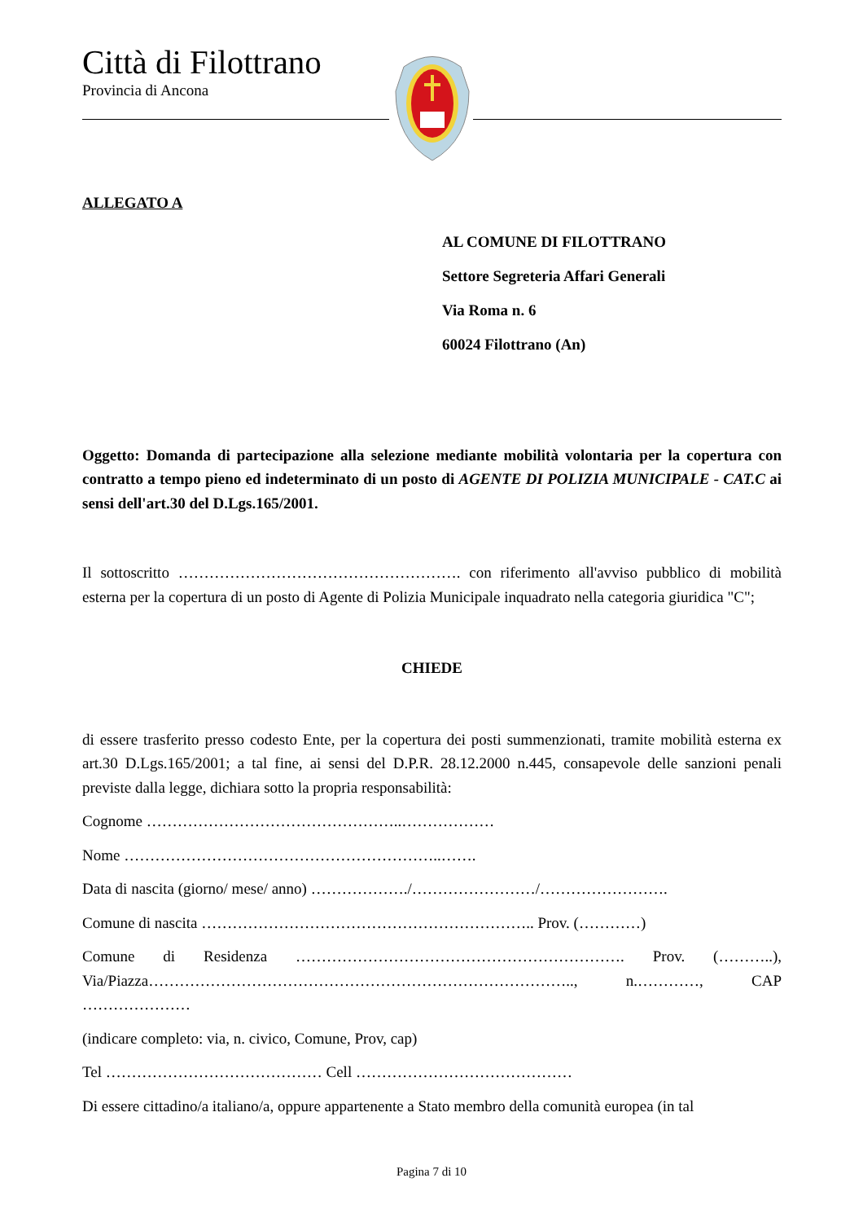Città di Filottrano
Provincia di Ancona
ALLEGATO A
AL COMUNE DI FILOTTRANO
Settore Segreteria Affari Generali
Via Roma n. 6
60024 Filottrano (An)
Oggetto: Domanda di partecipazione alla selezione mediante mobilità volontaria per la copertura con contratto a tempo pieno ed indeterminato di un posto di AGENTE DI POLIZIA MUNICIPALE - CAT.C ai sensi dell'art.30 del D.Lgs.165/2001.
Il sottoscritto ………………………………………………. con riferimento all'avviso pubblico di mobilità esterna per la copertura di un posto di Agente di Polizia Municipale inquadrato nella categoria giuridica "C";
CHIEDE
di essere trasferito presso codesto Ente, per la copertura dei posti summenzionati, tramite mobilità esterna ex art.30 D.Lgs.165/2001; a tal fine, ai sensi del D.P.R. 28.12.2000 n.445, consapevole delle sanzioni penali previste dalla legge, dichiara sotto la propria responsabilità:
Cognome …………………………………………..………………
Nome ……………………………………………………..…….
Data di nascita (giorno/ mese/ anno) ………………./……………………/…………………….
Comune di nascita ……………………………………………………….. Prov. (…………)
Comune di Residenza ………………………………………………………. Prov. (………..), Via/Piazza……………………………………………………………………….., n.…………, CAP …………………
(indicare completo: via, n. civico, Comune, Prov, cap)
Tel …………………………………… Cell ……………………………………
Di essere cittadino/a italiano/a, oppure appartenente a Stato membro della comunità europea (in tal
Pagina 7 di 10